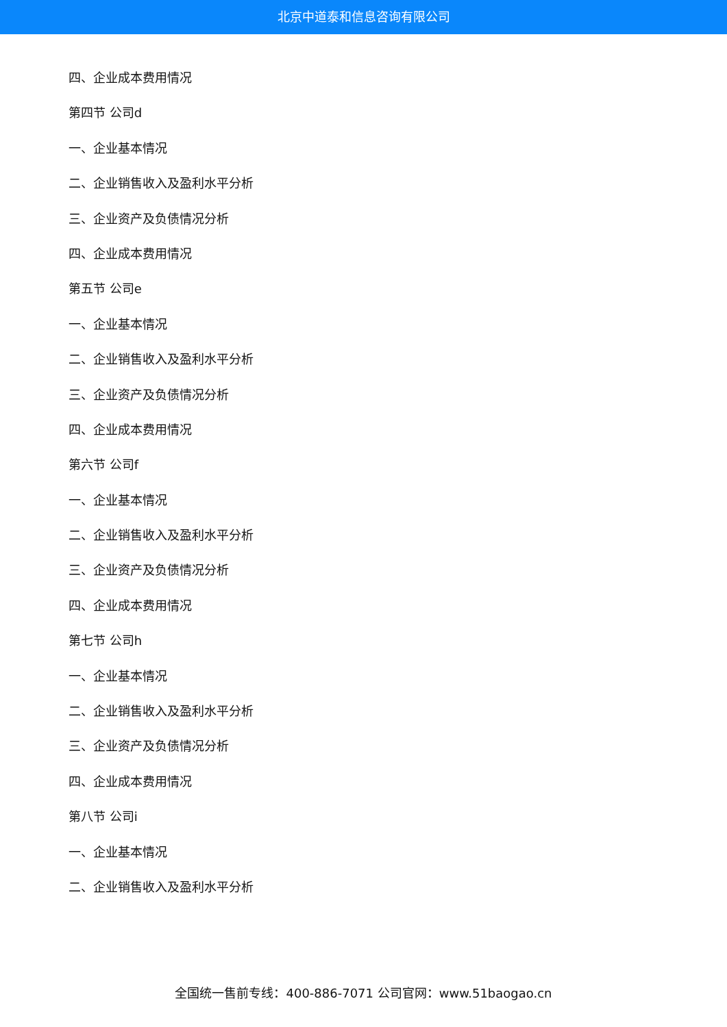北京中道泰和信息咨询有限公司
四、企业成本费用情况
第四节 公司d
一、企业基本情况
二、企业销售收入及盈利水平分析
三、企业资产及负债情况分析
四、企业成本费用情况
第五节 公司e
一、企业基本情况
二、企业销售收入及盈利水平分析
三、企业资产及负债情况分析
四、企业成本费用情况
第六节 公司f
一、企业基本情况
二、企业销售收入及盈利水平分析
三、企业资产及负债情况分析
四、企业成本费用情况
第七节 公司h
一、企业基本情况
二、企业销售收入及盈利水平分析
三、企业资产及负债情况分析
四、企业成本费用情况
第八节 公司i
一、企业基本情况
二、企业销售收入及盈利水平分析
全国统一售前专线：400-886-7071 公司官网：www.51baogao.cn